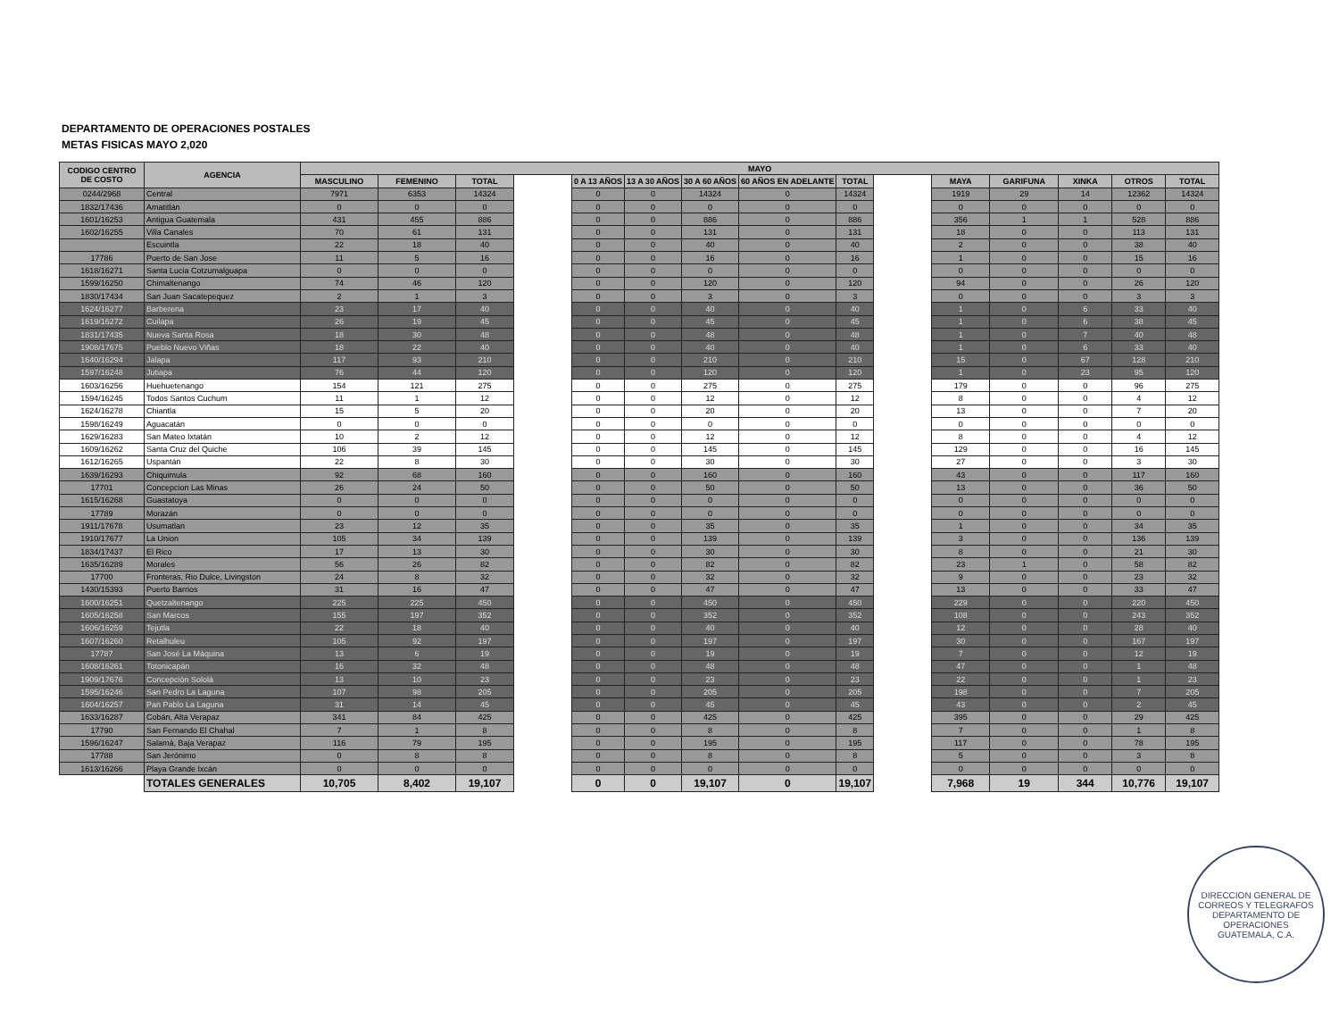DEPARTAMENTO DE OPERACIONES POSTALES
METAS FISICAS MAYO 2,020
| CODIGO CENTRO DE COSTO | AGENCIA | MAYO | | | | | | | | | | | | | | |
| --- | --- | --- | --- | --- | --- | --- | --- | --- | --- | --- | --- | --- | --- | --- | --- | --- |
| | | MASCULINO | FEMENINO | TOTAL | | 0 A 13 AÑOS | 13 A 30 AÑOS | 30 A 60 AÑOS | 60 AÑOS EN ADELANTE | TOTAL | | MAYA | GARIFUNA | XINKA | OTROS | TOTAL |
| 0244/2968 | Central | 7971 | 6353 | 14324 | | 0 | 0 | 14324 | 0 | 14324 | | 1919 | 29 | 14 | 12362 | 14324 |
| 1832/17436 | Amatitlán | 0 | 0 | 0 | | 0 | 0 | 0 | 0 | 0 | | 0 | 0 | 0 | 0 | 0 |
| 1601/16253 | Antigua Guatemala | 431 | 455 | 886 | | 0 | 0 | 886 | 0 | 886 | | 356 | 1 | 1 | 528 | 886 |
| 1602/16255 | Villa Canales | 70 | 61 | 131 | | 0 | 0 | 131 | 0 | 131 | | 18 | 0 | 0 | 113 | 131 |
| | Escuintla | 22 | 18 | 40 | | 0 | 0 | 40 | 0 | 40 | | 2 | 0 | 0 | 38 | 40 |
| 17786 | Puerto de San Jose | 11 | 5 | 16 | | 0 | 0 | 16 | 0 | 16 | | 1 | 0 | 0 | 15 | 16 |
| 1618/16271 | Santa Lucia Cotzumalguapa | 0 | 0 | 0 | | 0 | 0 | 0 | 0 | 0 | | 0 | 0 | 0 | 0 | 0 |
| 1599/16250 | Chimaltenango | 74 | 46 | 120 | | 0 | 0 | 120 | 0 | 120 | | 94 | 0 | 0 | 26 | 120 |
| 1830/17434 | San Juan Sacatepequez | 2 | 1 | 3 | | 0 | 0 | 3 | 0 | 3 | | 0 | 0 | 0 | 3 | 3 |
| 1624/16277 | Barberena | 23 | 17 | 40 | | 0 | 0 | 40 | 0 | 40 | | 1 | 0 | 6 | 33 | 40 |
| 1619/16272 | Cuilapa | 26 | 19 | 45 | | 0 | 0 | 45 | 0 | 45 | | 1 | 0 | 6 | 38 | 45 |
| 1831/17435 | Nueva Santa Rosa | 18 | 30 | 48 | | 0 | 0 | 48 | 0 | 48 | | 1 | 0 | 7 | 40 | 48 |
| 1908/17675 | Pueblo Nuevo Viñas | 18 | 22 | 40 | | 0 | 0 | 40 | 0 | 40 | | 1 | 0 | 6 | 33 | 40 |
| 1640/16294 | Jalapa | 117 | 93 | 210 | | 0 | 0 | 210 | 0 | 210 | | 15 | 0 | 67 | 128 | 210 |
| 1597/16248 | Jutiapa | 76 | 44 | 120 | | 0 | 0 | 120 | 0 | 120 | | 1 | 0 | 23 | 95 | 120 |
| 1603/16256 | Huehuetenango | 154 | 121 | 275 | | 0 | 0 | 275 | 0 | 275 | | 179 | 0 | 0 | 96 | 275 |
| 1594/16245 | Todos Santos Cuchum | 11 | 1 | 12 | | 0 | 0 | 12 | 0 | 12 | | 8 | 0 | 0 | 4 | 12 |
| 1624/16278 | Chiantla | 15 | 5 | 20 | | 0 | 0 | 20 | 0 | 20 | | 13 | 0 | 0 | 7 | 20 |
| 1598/16249 | Aguacatán | 0 | 0 | 0 | | 0 | 0 | 0 | 0 | 0 | | 0 | 0 | 0 | 0 | 0 |
| 1629/16283 | San Mateo Ixtatán | 10 | 2 | 12 | | 0 | 0 | 12 | 0 | 12 | | 8 | 0 | 0 | 4 | 12 |
| 1609/16262 | Santa Cruz del Quiche | 106 | 39 | 145 | | 0 | 0 | 145 | 0 | 145 | | 129 | 0 | 0 | 16 | 145 |
| 1612/16265 | Uspantán | 22 | 8 | 30 | | 0 | 0 | 30 | 0 | 30 | | 27 | 0 | 0 | 3 | 30 |
| 1639/16293 | Chiquimula | 92 | 68 | 160 | | 0 | 0 | 160 | 0 | 160 | | 43 | 0 | 0 | 117 | 160 |
| 17701 | Concepcion Las Minas | 26 | 24 | 50 | | 0 | 0 | 50 | 0 | 50 | | 13 | 0 | 0 | 36 | 50 |
| 1615/16268 | Guastatoya | 0 | 0 | 0 | | 0 | 0 | 0 | 0 | 0 | | 0 | 0 | 0 | 0 | 0 |
| 17789 | Morazán | 0 | 0 | 0 | | 0 | 0 | 0 | 0 | 0 | | 0 | 0 | 0 | 0 | 0 |
| 1911/17678 | Usumatlan | 23 | 12 | 35 | | 0 | 0 | 35 | 0 | 35 | | 1 | 0 | 0 | 34 | 35 |
| 1910/17677 | La Union | 105 | 34 | 139 | | 0 | 0 | 139 | 0 | 139 | | 3 | 0 | 0 | 136 | 139 |
| 1834/17437 | El Rico | 17 | 13 | 30 | | 0 | 0 | 30 | 0 | 30 | | 8 | 0 | 0 | 21 | 30 |
| 1635/16289 | Morales | 56 | 26 | 82 | | 0 | 0 | 82 | 0 | 82 | | 23 | 1 | 0 | 58 | 82 |
| 17700 | Fronteras, Rio Dulce, Livingston | 24 | 8 | 32 | | 0 | 0 | 32 | 0 | 32 | | 9 | 0 | 0 | 23 | 32 |
| 1430/15393 | Puerto Barrios | 31 | 16 | 47 | | 0 | 0 | 47 | 0 | 47 | | 13 | 0 | 0 | 33 | 47 |
| 1600/16251 | Quetzaltenango | 225 | 225 | 450 | | 0 | 0 | 450 | 0 | 450 | | 229 | 0 | 0 | 220 | 450 |
| 1605/16258 | San Marcos | 155 | 197 | 352 | | 0 | 0 | 352 | 0 | 352 | | 108 | 0 | 0 | 243 | 352 |
| 1606/16259 | Tejutla | 22 | 18 | 40 | | 0 | 0 | 40 | 0 | 40 | | 12 | 0 | 0 | 28 | 40 |
| 1607/16260 | Retalhuleu | 105 | 92 | 197 | | 0 | 0 | 197 | 0 | 197 | | 30 | 0 | 0 | 167 | 197 |
| 17787 | San José La Máquina | 13 | 6 | 19 | | 0 | 0 | 19 | 0 | 19 | | 7 | 0 | 0 | 12 | 19 |
| 1608/16261 | Totonicapán | 16 | 32 | 48 | | 0 | 0 | 48 | 0 | 48 | | 47 | 0 | 0 | 1 | 48 |
| 1909/17676 | Concepción Sololá | 13 | 10 | 23 | | 0 | 0 | 23 | 0 | 23 | | 22 | 0 | 0 | 1 | 23 |
| 1595/16246 | San Pedro La Laguna | 107 | 98 | 205 | | 0 | 0 | 205 | 0 | 205 | | 198 | 0 | 0 | 7 | 205 |
| 1604/16257 | Pan Pablo La Laguna | 31 | 14 | 45 | | 0 | 0 | 45 | 0 | 45 | | 43 | 0 | 0 | 2 | 45 |
| 1633/16287 | Cobán, Alta Verapaz | 341 | 84 | 425 | | 0 | 0 | 425 | 0 | 425 | | 395 | 0 | 0 | 29 | 425 |
| 17790 | San Fernando El Chahal | 7 | 1 | 8 | | 0 | 0 | 8 | 0 | 8 | | 7 | 0 | 0 | 1 | 8 |
| 1596/16247 | Salamá, Baja Verapaz | 116 | 79 | 195 | | 0 | 0 | 195 | 0 | 195 | | 117 | 0 | 0 | 78 | 195 |
| 17788 | San Jerónimo | 0 | 8 | 8 | | 0 | 0 | 8 | 0 | 8 | | 5 | 0 | 0 | 3 | 8 |
| 1613/16266 | Playa Grande Ixcán | 0 | 0 | 0 | | 0 | 0 | 0 | 0 | 0 | | 0 | 0 | 0 | 0 | 0 |
| | TOTALES GENERALES | 10,705 | 8,402 | 19,107 | | 0 | 0 | 19,107 | 0 | 19,107 | | 7,968 | 19 | 344 | 10,776 | 19,107 |
DIRECCION GENERAL DE CORREOS Y TELEGRAFOS
DEPARTAMENTO DE OPERACIONES
GUATEMALA, C.A.